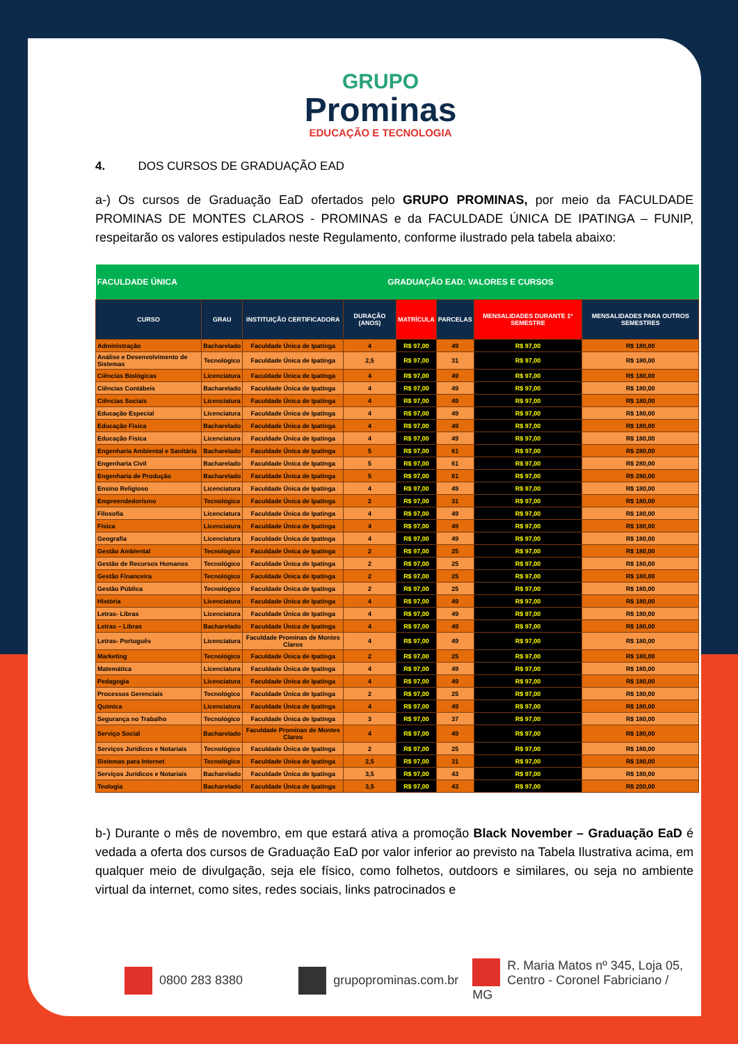GRUPO
Prominas
EDUCAÇÃO E TECNOLOGIA
4. DOS CURSOS DE GRADUAÇÃO EAD
a-) Os cursos de Graduação EaD ofertados pelo GRUPO PROMINAS, por meio da FACULDADE PROMINAS DE MONTES CLAROS - PROMINAS e da FACULDADE ÚNICA DE IPATINGA – FUNIP, respeitarão os valores estipulados neste Regulamento, conforme ilustrado pela tabela abaixo:
| FACULDADE ÚNICA | | GRADUAÇÃO EAD: VALORES E CURSOS | | | | | |
| --- | --- | --- | --- | --- | --- | --- | --- |
| CURSO | GRAU | INSTITUIÇÃO CERTIFICADORA | DURAÇÃO (ANOS) | MATRÍCULA | PARCELAS | MENSALIDADES DURANTE 1º SEMESTRE | MENSALIDADES PARA OUTROS SEMESTRES |
| Administração | Bacharelado | Faculdade Única de Ipatinga | 4 | R$ 97,00 | 49 | R$ 97,00 | R$ 180,00 |
| Análise e Desenvolvimento de Sistemas | Tecnológico | Faculdade Única de Ipatinga | 2,5 | R$ 97,00 | 31 | R$ 97,00 | R$ 180,00 |
| Ciências Biológicas | Licenciatura | Faculdade Única de Ipatinga | 4 | R$ 97,00 | 49 | R$ 97,00 | R$ 180,00 |
| Ciências Contábeis | Bacharelado | Faculdade Única de Ipatinga | 4 | R$ 97,00 | 49 | R$ 97,00 | R$ 180,00 |
| Ciências Sociais | Licenciatura | Faculdade Única de Ipatinga | 4 | R$ 97,00 | 49 | R$ 97,00 | R$ 180,00 |
| Educação Especial | Licenciatura | Faculdade Única de Ipatinga | 4 | R$ 97,00 | 49 | R$ 97,00 | R$ 180,00 |
| Educação Física | Bacharelado | Faculdade Única de Ipatinga | 4 | R$ 97,00 | 49 | R$ 97,00 | R$ 180,00 |
| Educação Física | Licenciatura | Faculdade Única de Ipatinga | 4 | R$ 97,00 | 49 | R$ 97,00 | R$ 180,00 |
| Engenharia Ambiental e Sanitária | Bacharelado | Faculdade Única de Ipatinga | 5 | R$ 97,00 | 61 | R$ 97,00 | R$ 280,00 |
| Engenharia Civil | Bacharelado | Faculdade Única de Ipatinga | 5 | R$ 97,00 | 61 | R$ 97,00 | R$ 280,00 |
| Engenharia de Produção | Bacharelado | Faculdade Única de Ipatinga | 5 | R$ 97,00 | 61 | R$ 97,00 | R$ 280,00 |
| Ensino Religioso | Licenciatura | Faculdade Única de Ipatinga | 4 | R$ 97,00 | 49 | R$ 97,00 | R$ 180,00 |
| Empreendedorismo | Tecnológico | Faculdade Única de Ipatinga | 2 | R$ 97,00 | 31 | R$ 97,00 | R$ 180,00 |
| Filosofia | Licenciatura | Faculdade Única de Ipatinga | 4 | R$ 97,00 | 49 | R$ 97,00 | R$ 180,00 |
| Física | Licenciatura | Faculdade Única de Ipatinga | 4 | R$ 97,00 | 49 | R$ 97,00 | R$ 180,00 |
| Geografia | Licenciatura | Faculdade Única de Ipatinga | 4 | R$ 97,00 | 49 | R$ 97,00 | R$ 180,00 |
| Gestão Ambiental | Tecnológico | Faculdade Única de Ipatinga | 2 | R$ 97,00 | 25 | R$ 97,00 | R$ 180,00 |
| Gestão de Recursos Humanos | Tecnológico | Faculdade Única de Ipatinga | 2 | R$ 97,00 | 25 | R$ 97,00 | R$ 180,00 |
| Gestão Financeira | Tecnológico | Faculdade Única de Ipatinga | 2 | R$ 97,00 | 25 | R$ 97,00 | R$ 180,00 |
| Gestão Pública | Tecnológico | Faculdade Única de Ipatinga | 2 | R$ 97,00 | 25 | R$ 97,00 | R$ 180,00 |
| História | Licenciatura | Faculdade Única de Ipatinga | 4 | R$ 97,00 | 49 | R$ 97,00 | R$ 180,00 |
| Letras- Libras | Licenciatura | Faculdade Única de Ipatinga | 4 | R$ 97,00 | 49 | R$ 97,00 | R$ 180,00 |
| Letras – Libras | Bacharelado | Faculdade Única de Ipatinga | 4 | R$ 97,00 | 49 | R$ 97,00 | R$ 180,00 |
| Letras- Português | Licenciatura | Faculdade Prominas de Montes Claros | 4 | R$ 97,00 | 49 | R$ 97,00 | R$ 180,00 |
| Marketing | Tecnológico | Faculdade Única de Ipatinga | 2 | R$ 97,00 | 25 | R$ 97,00 | R$ 180,00 |
| Matemática | Licenciatura | Faculdade Única de Ipatinga | 4 | R$ 97,00 | 49 | R$ 97,00 | R$ 180,00 |
| Pedagogia | Licenciatura | Faculdade Única de Ipatinga | 4 | R$ 97,00 | 49 | R$ 97,00 | R$ 180,00 |
| Processos Gerenciais | Tecnológico | Faculdade Única de Ipatinga | 2 | R$ 97,00 | 25 | R$ 97,00 | R$ 180,00 |
| Química | Licenciatura | Faculdade Única de Ipatinga | 4 | R$ 97,00 | 49 | R$ 97,00 | R$ 180,00 |
| Segurança no Trabalho | Tecnológico | Faculdade Única de Ipatinga | 3 | R$ 97,00 | 37 | R$ 97,00 | R$ 180,00 |
| Serviço Social | Bacharelado | Faculdade Prominas de Montes Claros | 4 | R$ 97,00 | 49 | R$ 97,00 | R$ 180,00 |
| Serviços Jurídicos e Notariais | Tecnológico | Faculdade Única de Ipatinga | 2 | R$ 97,00 | 25 | R$ 97,00 | R$ 180,00 |
| Sistemas para Internet | Tecnológico | Faculdade Única de Ipatinga | 2,5 | R$ 97,00 | 31 | R$ 97,00 | R$ 180,00 |
| Serviços Jurídicos e Notariais | Bacharelado | Faculdade Única de Ipatinga | 3,5 | R$ 97,00 | 43 | R$ 97,00 | R$ 180,00 |
| Teologia | Bacharelado | Faculdade Única de Ipatinga | 3,5 | R$ 97,00 | 43 | R$ 97,00 | R$ 200,00 |
b-) Durante o mês de novembro, em que estará ativa a promoção Black November – Graduação EaD é vedada a oferta dos cursos de Graduação EaD por valor inferior ao previsto na Tabela Ilustrativa acima, em qualquer meio de divulgação, seja ele físico, como folhetos, outdoors e similares, ou seja no ambiente virtual da internet, como sites, redes sociais, links patrocinados e
0800 283 8380 grupoprominas.com.br
R. Maria Matos nº 345, Loja 05,
Centro - Coronel Fabriciano / MG